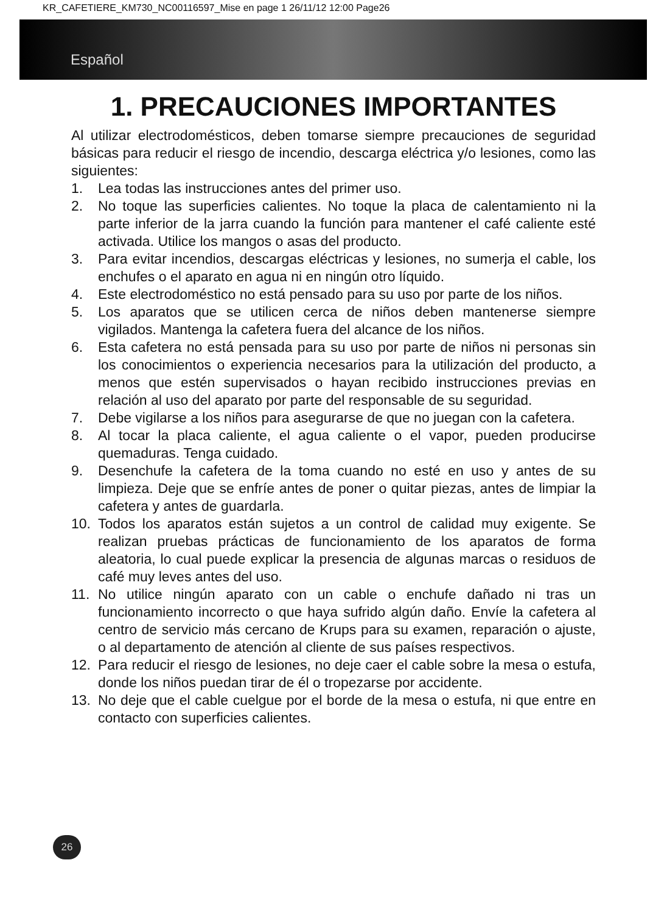KR_CAFETIERE_KM730_NC00116597_Mise en page 1 26/11/12 12:00 Page26
Español
1. PRECAUCIONES IMPORTANTES
Al utilizar electrodomésticos, deben tomarse siempre precauciones de seguridad básicas para reducir el riesgo de incendio, descarga eléctrica y/o lesiones, como las siguientes:
1. Lea todas las instrucciones antes del primer uso.
2. No toque las superficies calientes. No toque la placa de calentamiento ni la parte inferior de la jarra cuando la función para mantener el café caliente esté activada. Utilice los mangos o asas del producto.
3. Para evitar incendios, descargas eléctricas y lesiones, no sumerja el cable, los enchufes o el aparato en agua ni en ningún otro líquido.
4. Este electrodoméstico no está pensado para su uso por parte de los niños.
5. Los aparatos que se utilicen cerca de niños deben mantenerse siempre vigilados. Mantenga la cafetera fuera del alcance de los niños.
6. Esta cafetera no está pensada para su uso por parte de niños ni personas sin los conocimientos o experiencia necesarios para la utilización del producto, a menos que estén supervisados o hayan recibido instrucciones previas en relación al uso del aparato por parte del responsable de su seguridad.
7. Debe vigilarse a los niños para asegurarse de que no juegan con la cafetera.
8. Al tocar la placa caliente, el agua caliente o el vapor, pueden producirse quemaduras. Tenga cuidado.
9. Desenchufe la cafetera de la toma cuando no esté en uso y antes de su limpieza. Deje que se enfríe antes de poner o quitar piezas, antes de limpiar la cafetera y antes de guardarla.
10. Todos los aparatos están sujetos a un control de calidad muy exigente. Se realizan pruebas prácticas de funcionamiento de los aparatos de forma aleatoria, lo cual puede explicar la presencia de algunas marcas o residuos de café muy leves antes del uso.
11. No utilice ningún aparato con un cable o enchufe dañado ni tras un funcionamiento incorrecto o que haya sufrido algún daño. Envíe la cafetera al centro de servicio más cercano de Krups para su examen, reparación o ajuste, o al departamento de atención al cliente de sus países respectivos.
12. Para reducir el riesgo de lesiones, no deje caer el cable sobre la mesa o estufa, donde los niños puedan tirar de él o tropezarse por accidente.
13. No deje que el cable cuelgue por el borde de la mesa o estufa, ni que entre en contacto con superficies calientes.
26